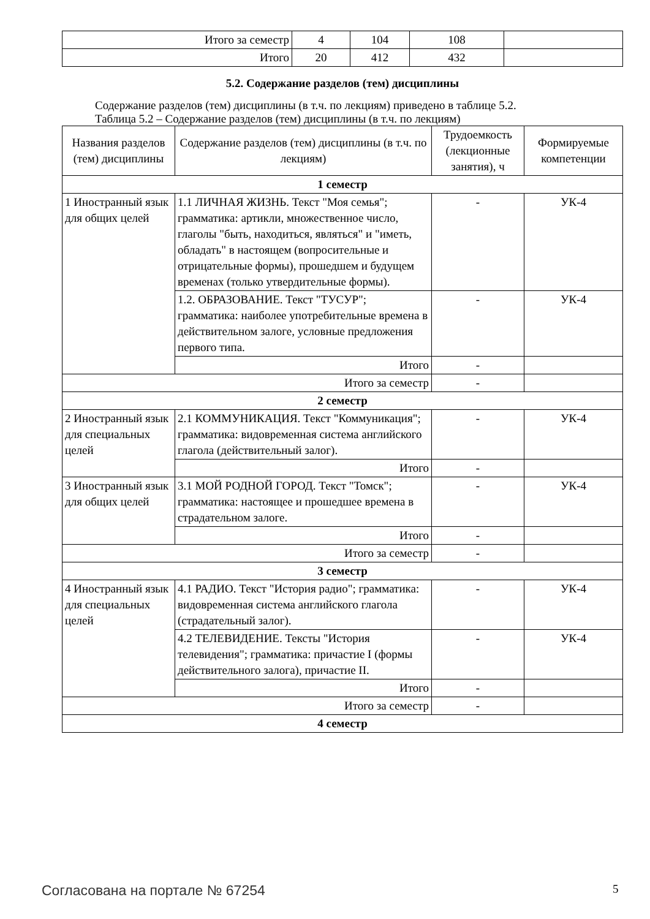| Итого за семестр | 4 | 104 | 108 | |
| Итого | 20 | 412 | 432 | |
5.2. Содержание разделов (тем) дисциплины
Содержание разделов (тем) дисциплины (в т.ч. по лекциям) приведено в таблице 5.2.
Таблица 5.2 – Содержание разделов (тем) дисциплины (в т.ч. по лекциям)
| Названия разделов (тем) дисциплины | Содержание разделов (тем) дисциплины (в т.ч. по лекциям) | Трудоемкость (лекционные занятия), ч | Формируемые компетенции |
| --- | --- | --- | --- |
| 1 семестр | | | |
| 1 Иностранный язык для общих целей | 1.1 ЛИЧНАЯ ЖИЗНЬ. Текст "Моя семья"; грамматика: артикли, множественное число, глаголы "быть, находиться, являться" и "иметь, обладать" в настоящем (вопросительные и отрицательные формы), прошедшем и будущем временах (только утвердительные формы). | - | УК-4 |
| | 1.2. ОБРАЗОВАНИЕ. Текст "ТУСУР"; грамматика: наиболее употребительные времена в действительном залоге, условные предложения первого типа. | - | УК-4 |
| | Итого | - | |
| Итого за семестр | | - | |
| 2 семестр | | | |
| 2 Иностранный язык для специальных целей | 2.1 КОММУНИКАЦИЯ. Текст "Коммуникация"; грамматика: видовременная система английского глагола (действительный залог). | - | УК-4 |
| | Итого | - | |
| 3 Иностранный язык для общих целей | 3.1 МОЙ РОДНОЙ ГОРОД. Текст "Томск"; грамматика: настоящее и прошедшее времена в страдательном залоге. | - | УК-4 |
| | Итого | - | |
| Итого за семестр | | - | |
| 3 семестр | | | |
| 4 Иностранный язык для специальных целей | 4.1 РАДИО. Текст "История радио"; грамматика: видовременная система английского глагола (страдательный залог). | - | УК-4 |
| | 4.2 ТЕЛЕВИДЕНИЕ. Тексты "История телевидения"; грамматика: причастие I (формы действительного залога), причастие II. | - | УК-4 |
| | Итого | - | |
| Итого за семестр | | - | |
| 4 семестр | | | |
Согласована на портале № 67254 5